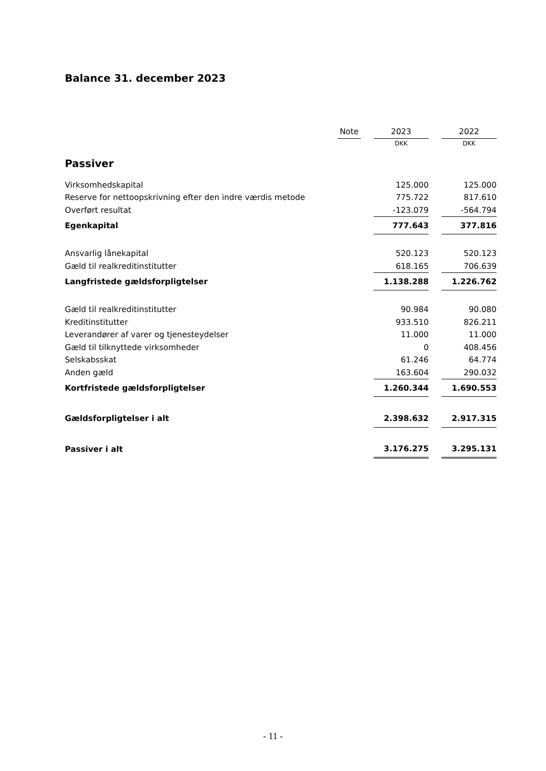Balance 31. december 2023
| | Note | | 2023 | | 2022 |
| | | | DKK | | DKK |
| Passiver | | | | | |
| Virksomhedskapital | | | 125.000 | | 125.000 |
| Reserve for nettoopskrivning efter den indre værdis metode | | | 775.722 | | 817.610 |
| Overført resultat | | | -123.079 | | -564.794 |
| Egenkapital | | | 777.643 | | 377.816 |
| Ansvarlig lånekapital | | | 520.123 | | 520.123 |
| Gæld til realkreditinstitutter | | | 618.165 | | 706.639 |
| Langfristede gældsforpligtelser | | | 1.138.288 | | 1.226.762 |
| Gæld til realkreditinstitutter | | | 90.984 | | 90.080 |
| Kreditinstitutter | | | 933.510 | | 826.211 |
| Leverandører af varer og tjenesteydelser | | | 11.000 | | 11.000 |
| Gæld til tilknyttede virksomheder | | | 0 | | 408.456 |
| Selskabsskat | | | 61.246 | | 64.774 |
| Anden gæld | | | 163.604 | | 290.032 |
| Kortfristede gældsforpligtelser | | | 1.260.344 | | 1.690.553 |
| Gældsforpligtelser i alt | | | 2.398.632 | | 2.917.315 |
| Passiver i alt | | | 3.176.275 | | 3.295.131 |
- 11 -